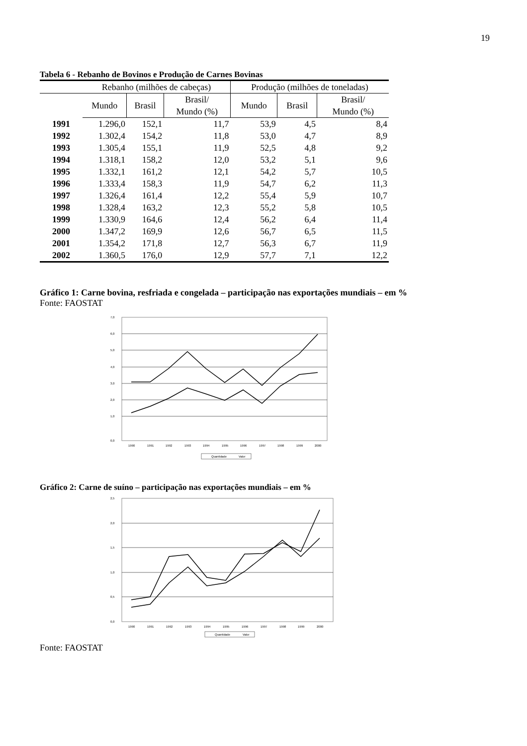19
Tabela 6 - Rebanho de Bovinos e Produção de Carnes Bovinas
| | Rebanho (milhões de cabeças) | | | Produção (milhões de toneladas) | | |
| --- | --- | --- | --- | --- | --- | --- |
| | Mundo | Brasil | Brasil/ Mundo (%) | Mundo | Brasil | Brasil/ Mundo (%) |
| 1991 | 1.296,0 | 152,1 | 11,7 | 53,9 | 4,5 | 8,4 |
| 1992 | 1.302,4 | 154,2 | 11,8 | 53,0 | 4,7 | 8,9 |
| 1993 | 1.305,4 | 155,1 | 11,9 | 52,5 | 4,8 | 9,2 |
| 1994 | 1.318,1 | 158,2 | 12,0 | 53,2 | 5,1 | 9,6 |
| 1995 | 1.332,1 | 161,2 | 12,1 | 54,2 | 5,7 | 10,5 |
| 1996 | 1.333,4 | 158,3 | 11,9 | 54,7 | 6,2 | 11,3 |
| 1997 | 1.326,4 | 161,4 | 12,2 | 55,4 | 5,9 | 10,7 |
| 1998 | 1.328,4 | 163,2 | 12,3 | 55,2 | 5,8 | 10,5 |
| 1999 | 1.330,9 | 164,6 | 12,4 | 56,2 | 6,4 | 11,4 |
| 2000 | 1.347,2 | 169,9 | 12,6 | 56,7 | 6,5 | 11,5 |
| 2001 | 1.354,2 | 171,8 | 12,7 | 56,3 | 6,7 | 11,9 |
| 2002 | 1.360,5 | 176,0 | 12,9 | 57,7 | 7,1 | 12,2 |
Gráfico 1: Carne bovina, resfriada e congelada – participação nas exportações mundiais – em %
Fonte: FAOSTAT
7,0
6,0
5,0
4,0
3,0
2,0
1,0
0,0
1990
1991
1992
1993
1994
1995
1996
1997
1998
1999
2000
Quantidade
Valor
Gráfico 2: Carne de suíno – participação nas exportações mundiais – em %
2,5
2,0
1,5
1,0
0,5
0,0
1990
1991
1992
1993
1994
1995
1996
1997
1998
1999
2000
Quantidade
Valor
Fonte: FAOSTAT